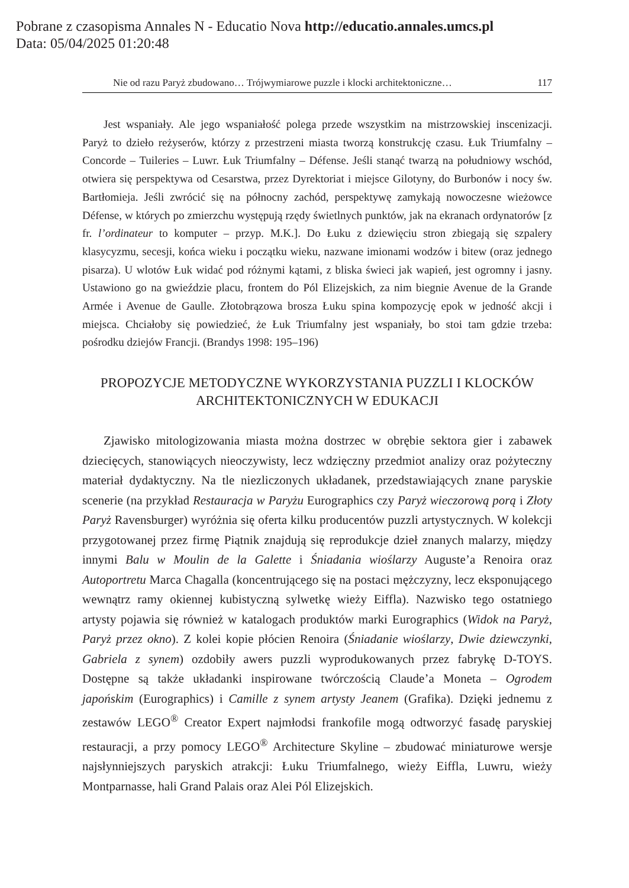Pobrane z czasopisma Annales N - Educatio Nova http://educatio.annales.umcs.pl
Data: 05/04/2025 01:20:48
Nie od razu Paryż zbudowano… Trójwymiarowe puzzle i klocki architektoniczne… 117
Jest wspaniały. Ale jego wspaniałość polega przede wszystkim na mistrzowskiej inscenizacji. Paryż to dzieło reżyserów, którzy z przestrzeni miasta tworzą konstrukcję czasu. Łuk Triumfalny – Concorde – Tuileries – Luwr. Łuk Triumfalny – Défense. Jeśli stanąć twarzą na południowy wschód, otwiera się perspektywa od Cesarstwa, przez Dyrektoriat i miejsce Gilotyny, do Burbonów i nocy św. Bartłomieja. Jeśli zwrócić się na północny zachód, perspektywę zamykają nowoczesne wieżowce Défense, w których po zmierzchu występują rzędy świetlnych punktów, jak na ekranach ordynatorów [z fr. l’ordinateur to komputer – przyp. M.K.]. Do Łuku z dziewięciu stron zbiegają się szpalery klasycyzmu, secesji, końca wieku i początku wieku, nazwane imionami wodzów i bitew (oraz jednego pisarza). U wlotów Łuk widać pod różnymi kątami, z bliska świeci jak wapień, jest ogromny i jasny. Ustawiono go na gwieździe placu, frontem do Pól Elizejskich, za nim biegnie Avenue de la Grande Armée i Avenue de Gaulle. Złotobrązowa brosza Łuku spina kompozycję epok w jedność akcji i miejsca. Chciałoby się powiedzieć, że Łuk Triumfalny jest wspaniały, bo stoi tam gdzie trzeba: pośrodku dziejów Francji. (Brandys 1998: 195–196)
PROPOZYCJE METODYCZNE WYKORZYSTANIA PUZZLI I KLOCKÓW
ARCHITEKTONICZNYCH W EDUKACJI
Zjawisko mitologizowania miasta można dostrzec w obrębie sektora gier i zabawek dziecięcych, stanowiących nieoczywisty, lecz wdzięczny przedmiot analizy oraz pożyteczny materiał dydaktyczny. Na tle niezliczonych układanek, przedstawiających znane paryskie scenerie (na przykład Restauracja w Paryżu Eurographics czy Paryż wieczorową porą i Złoty Paryż Ravensburger) wyróżnia się oferta kilku producentów puzzli artystycznych. W kolekcji przygotowanej przez firmę Piątnik znajdują się reprodukcje dzieł znanych malarzy, między innymi Balu w Moulin de la Galette i Śniadania wioślarzy Auguste’a Renoira oraz Autoportretu Marca Chagalla (koncentrującego się na postaci mężczyzny, lecz eksponującego wewnątrz ramy okiennej kubistyczną sylwetkę wieży Eiffla). Nazwisko tego ostatniego artysty pojawia się również w katalogach produktów marki Eurographics (Widok na Paryż, Paryż przez okno). Z kolei kopie płócien Renoira (Śniadanie wioślarzy, Dwie dziewczynki, Gabriela z synem) ozdobiły awers puzzli wyprodukowanych przez fabrykę D-TOYS. Dostępne są także układanki inspirowane twórczością Claude’a Moneta – Ogrodem japońskim (Eurographics) i Camille z synem artysty Jeanem (Grafika). Dzięki jednemu z zestawów LEGO<sup>®</sup> Creator Expert najmłodsi frankofile mogą odtworzyć fasadę paryskiej restauracji, a przy pomocy LEGO<sup>®</sup> Architecture Skyline – zbudować miniaturowe wersje najsłynniejszych paryskich atrakcji: Łuku Triumfalnego, wieży Eiffla, Luwru, wieży Montparnasse, hali Grand Palais oraz Alei Pól Elizejskich.